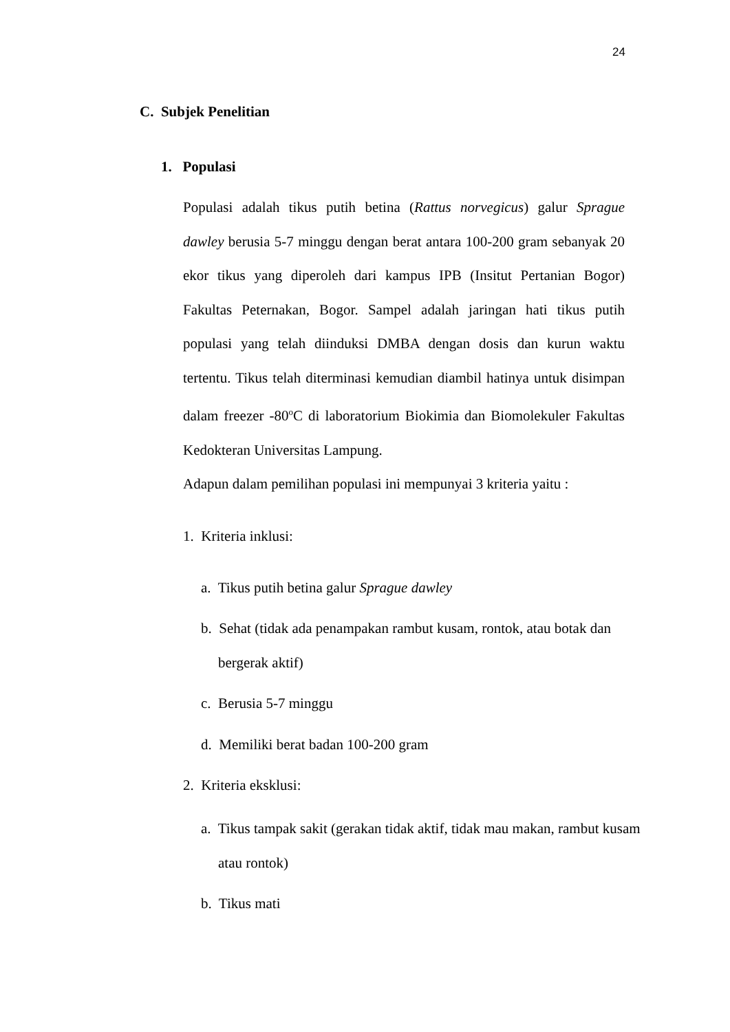24
C. Subjek Penelitian
1. Populasi
Populasi adalah tikus putih betina (Rattus norvegicus) galur Sprague dawley berusia 5-7 minggu dengan berat antara 100-200 gram sebanyak 20 ekor tikus yang diperoleh dari kampus IPB (Insitut Pertanian Bogor) Fakultas Peternakan, Bogor. Sampel adalah jaringan hati tikus putih populasi yang telah diinduksi DMBA dengan dosis dan kurun waktu tertentu. Tikus telah diterminasi kemudian diambil hatinya untuk disimpan dalam freezer -80<sup>o</sup>C di laboratorium Biokimia dan Biomolekuler Fakultas Kedokteran Universitas Lampung.
Adapun dalam pemilihan populasi ini mempunyai 3 kriteria yaitu :
1. Kriteria inklusi:
a. Tikus putih betina galur Sprague dawley
b. Sehat (tidak ada penampakan rambut kusam, rontok, atau botak dan bergerak aktif)
c. Berusia 5-7 minggu
d. Memiliki berat badan 100-200 gram
2. Kriteria eksklusi:
a. Tikus tampak sakit (gerakan tidak aktif, tidak mau makan, rambut kusam atau rontok)
b. Tikus mati